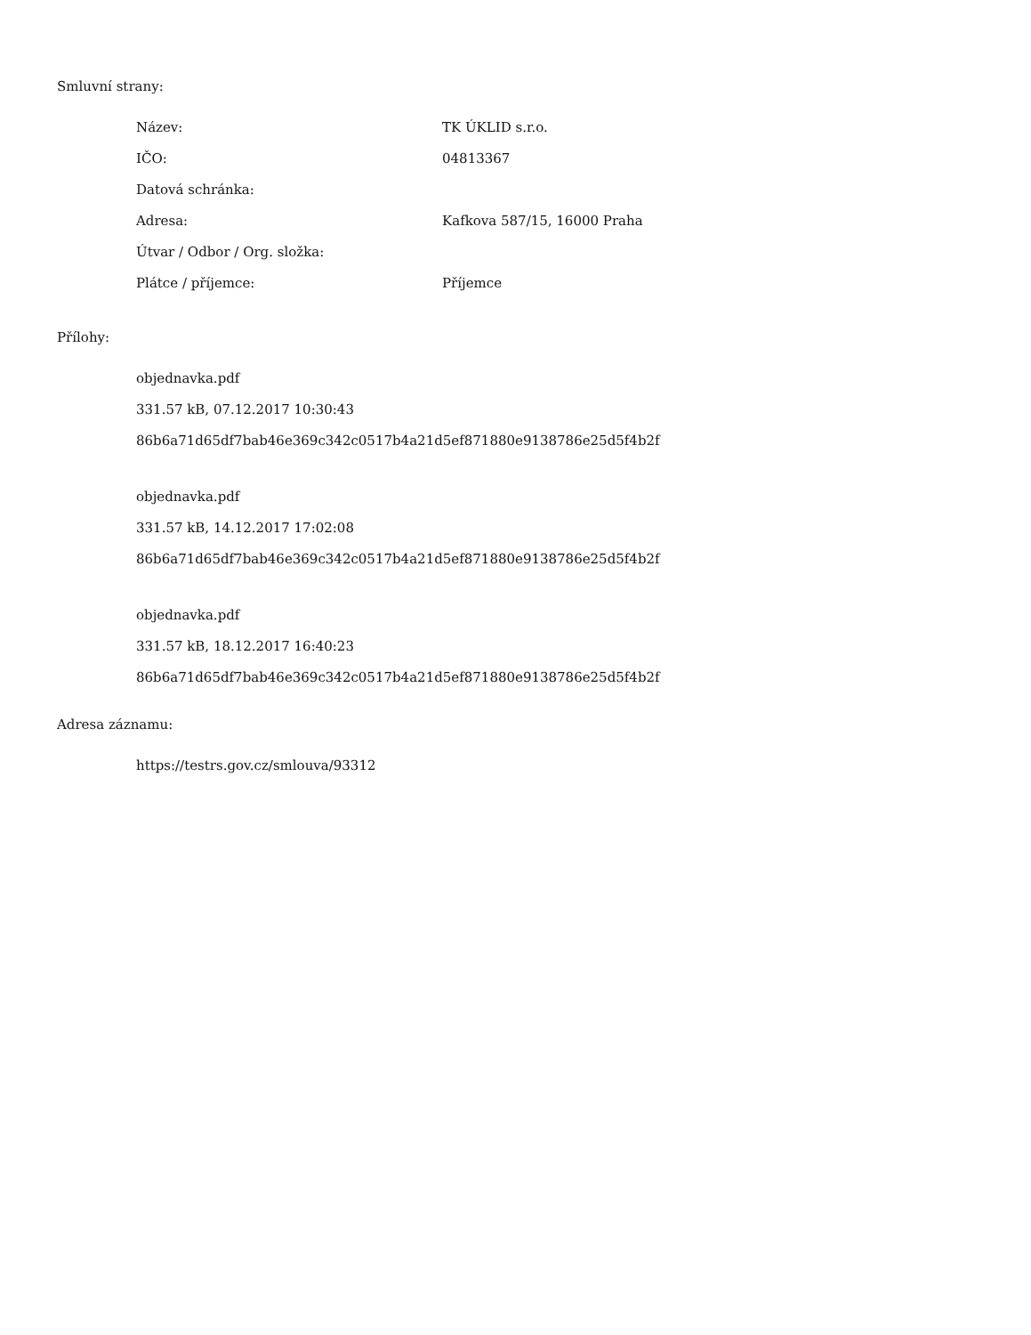Smluvní strany:
| Název: | TK ÚKLID s.r.o. |
| IČO: | 04813367 |
| Datová schránka: | |
| Adresa: | Kafkova 587/15, 16000 Praha |
| Útvar / Odbor / Org. složka: | |
| Plátce / příjemce: | Příjemce |
Přílohy:
objednavka.pdf
331.57 kB, 07.12.2017 10:30:43
86b6a71d65df7bab46e369c342c0517b4a21d5ef871880e9138786e25d5f4b2f
objednavka.pdf
331.57 kB, 14.12.2017 17:02:08
86b6a71d65df7bab46e369c342c0517b4a21d5ef871880e9138786e25d5f4b2f
objednavka.pdf
331.57 kB, 18.12.2017 16:40:23
86b6a71d65df7bab46e369c342c0517b4a21d5ef871880e9138786e25d5f4b2f
Adresa záznamu:
https://testrs.gov.cz/smlouva/93312